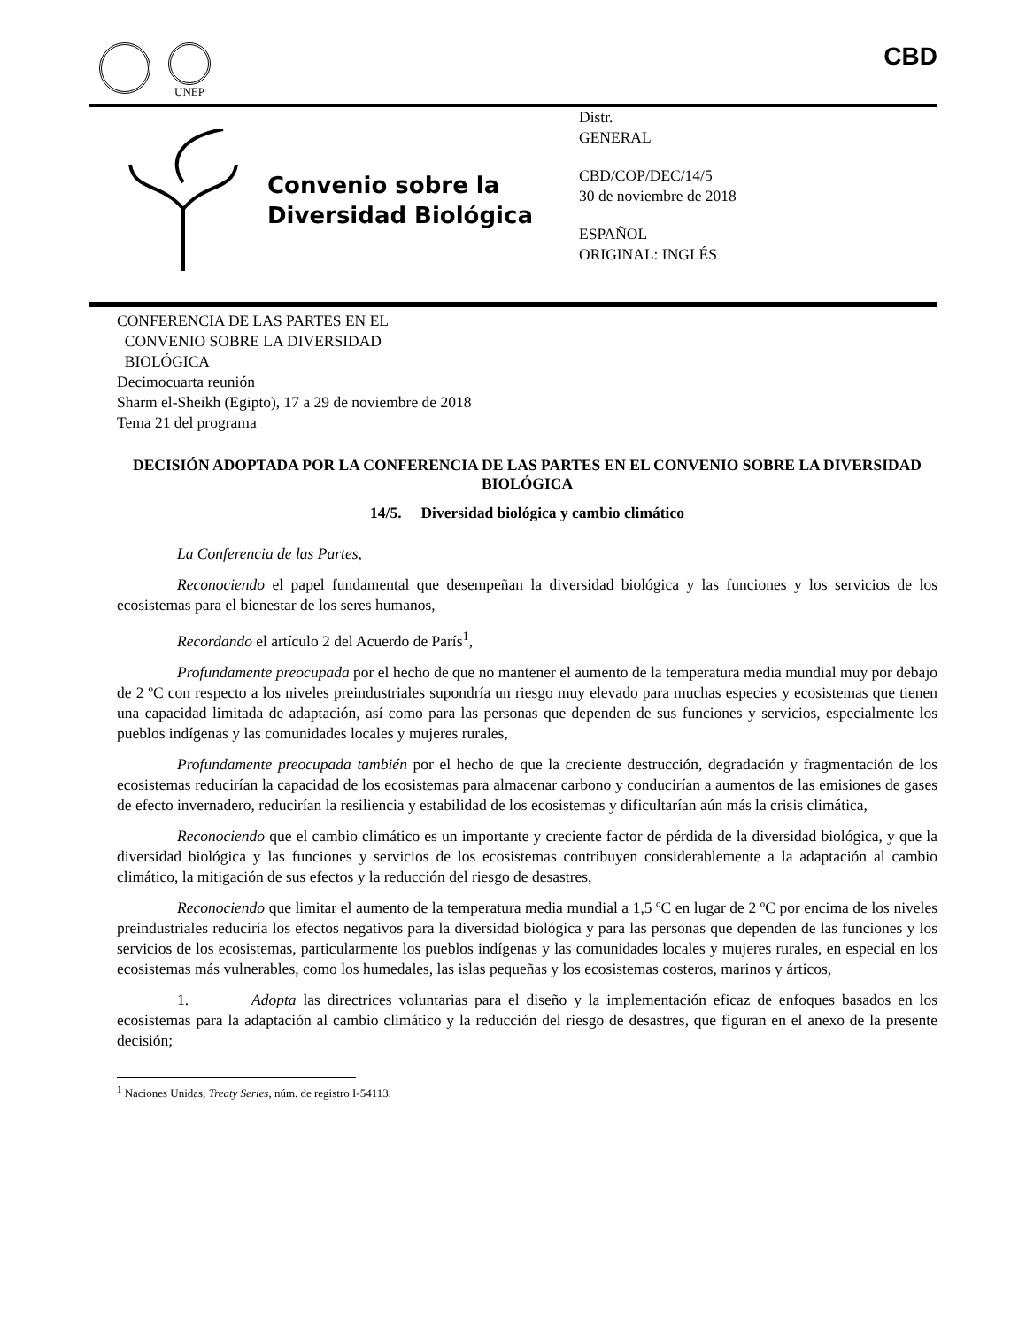UNEP
CBD
Convenio sobre la
Diversidad Biológica
Distr.
GENERAL
CBD/COP/DEC/14/5
30 de noviembre de 2018
ESPAÑOL
ORIGINAL: INGLÉS
CONFERENCIA DE LAS PARTES EN EL
CONVENIO SOBRE LA DIVERSIDAD
BIOLÓGICA
Decimocuarta reunión
Sharm el-Sheikh (Egipto), 17 a 29 de noviembre de 2018
Tema 21 del programa
DECISIÓN ADOPTADA POR LA CONFERENCIA DE LAS PARTES EN EL CONVENIO SOBRE LA DIVERSIDAD BIOLÓGICA
14/5. Diversidad biológica y cambio climático
La Conferencia de las Partes,
Reconociendo el papel fundamental que desempeñan la diversidad biológica y las funciones y los servicios de los ecosistemas para el bienestar de los seres humanos,
Recordando el artículo 2 del Acuerdo de París<sup>1</sup>,
Profundamente preocupada por el hecho de que no mantener el aumento de la temperatura media mundial muy por debajo de 2 ºC con respecto a los niveles preindustriales supondría un riesgo muy elevado para muchas especies y ecosistemas que tienen una capacidad limitada de adaptación, así como para las personas que dependen de sus funciones y servicios, especialmente los pueblos indígenas y las comunidades locales y mujeres rurales,
Profundamente preocupada también por el hecho de que la creciente destrucción, degradación y fragmentación de los ecosistemas reducirían la capacidad de los ecosistemas para almacenar carbono y conducirían a aumentos de las emisiones de gases de efecto invernadero, reducirían la resiliencia y estabilidad de los ecosistemas y dificultarían aún más la crisis climática,
Reconociendo que el cambio climático es un importante y creciente factor de pérdida de la diversidad biológica, y que la diversidad biológica y las funciones y servicios de los ecosistemas contribuyen considerablemente a la adaptación al cambio climático, la mitigación de sus efectos y la reducción del riesgo de desastres,
Reconociendo que limitar el aumento de la temperatura media mundial a 1,5 ºC en lugar de 2 ºC por encima de los niveles preindustriales reduciría los efectos negativos para la diversidad biológica y para las personas que dependen de las funciones y los servicios de los ecosistemas, particularmente los pueblos indígenas y las comunidades locales y mujeres rurales, en especial en los ecosistemas más vulnerables, como los humedales, las islas pequeñas y los ecosistemas costeros, marinos y árticos,
1. Adopta las directrices voluntarias para el diseño y la implementación eficaz de enfoques basados en los ecosistemas para la adaptación al cambio climático y la reducción del riesgo de desastres, que figuran en el anexo de la presente decisión;
<sup>1</sup> Naciones Unidas, Treaty Series, núm. de registro I-54113.